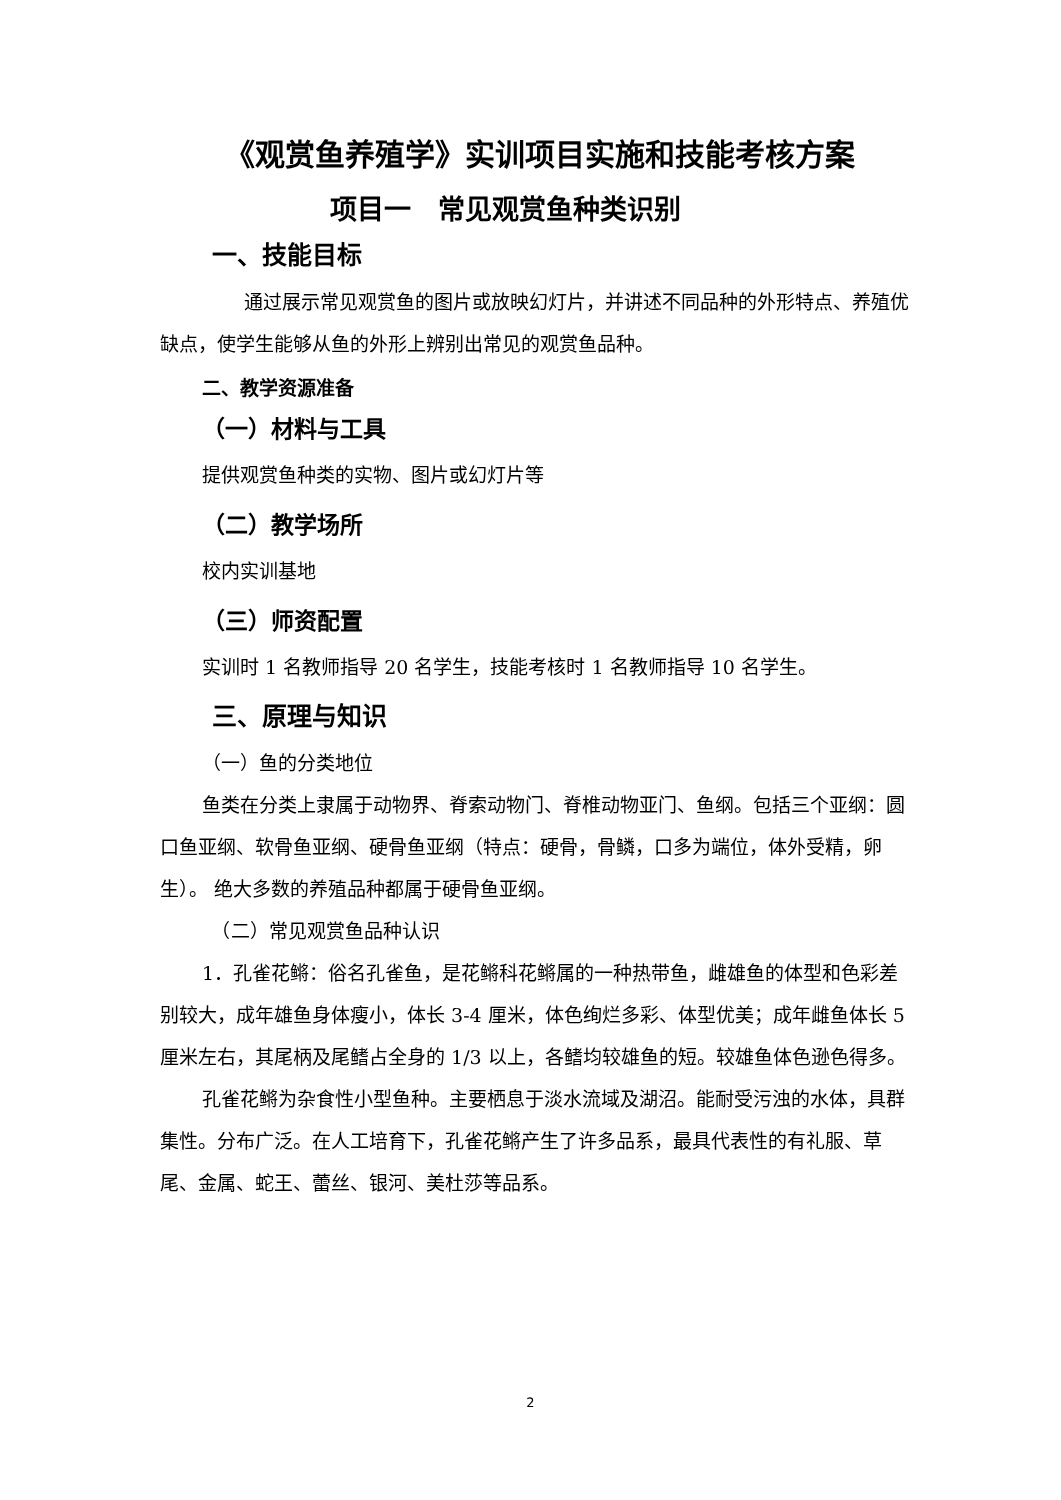《观赏鱼养殖学》实训项目实施和技能考核方案
项目一　常见观赏鱼种类识别
一、技能目标
通过展示常见观赏鱼的图片或放映幻灯片，并讲述不同品种的外形特点、养殖优缺点，使学生能够从鱼的外形上辨别出常见的观赏鱼品种。
二、教学资源准备
（一）材料与工具
提供观赏鱼种类的实物、图片或幻灯片等
（二）教学场所
校内实训基地
（三）师资配置
实训时 1 名教师指导 20 名学生，技能考核时 1 名教师指导 10 名学生。
三、原理与知识
（一）鱼的分类地位
鱼类在分类上隶属于动物界、脊索动物门、脊椎动物亚门、鱼纲。包括三个亚纲：圆口鱼亚纲、软骨鱼亚纲、硬骨鱼亚纲（特点：硬骨，骨鳞，口多为端位，体外受精，卵生）。 绝大多数的养殖品种都属于硬骨鱼亚纲。
　（二）常见观赏鱼品种认识
1．孔雀花鳉：俗名孔雀鱼，是花鳉科花鳉属的一种热带鱼，雌雄鱼的体型和色彩差别较大，成年雄鱼身体瘦小，体长 3-4 厘米，体色绚烂多彩、体型优美；成年雌鱼体长 5 厘米左右，其尾柄及尾鳍占全身的 1/3 以上，各鳍均较雄鱼的短。较雄鱼体色逊色得多。
孔雀花鳉为杂食性小型鱼种。主要栖息于淡水流域及湖沼。能耐受污浊的水体，具群集性。分布广泛。在人工培育下，孔雀花鳉产生了许多品系，最具代表性的有礼服、草尾、金属、蛇王、蕾丝、银河、美杜莎等品系。
2